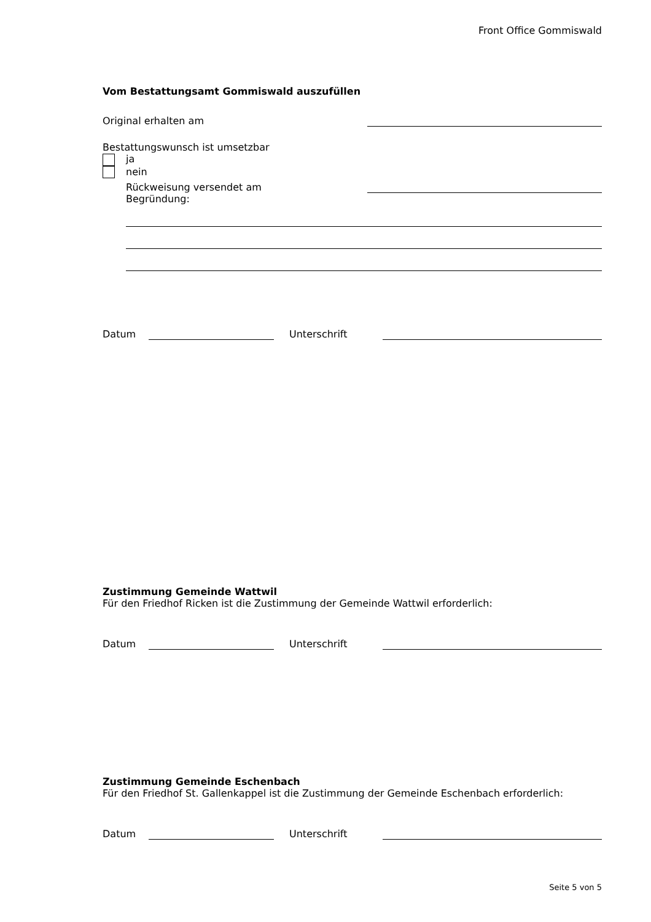Front Office Gommiswald
Vom Bestattungsamt Gommiswald auszufüllen
Original erhalten am
Bestattungswunsch ist umsetzbar
ja
nein
Rückweisung versendet am
Begründung:
Datum
Unterschrift
Zustimmung Gemeinde Wattwil
Für den Friedhof Ricken ist die Zustimmung der Gemeinde Wattwil erforderlich:
Datum
Unterschrift
Zustimmung Gemeinde Eschenbach
Für den Friedhof St. Gallenkappel ist die Zustimmung der Gemeinde Eschenbach erforderlich:
Datum
Unterschrift
Seite 5 von 5